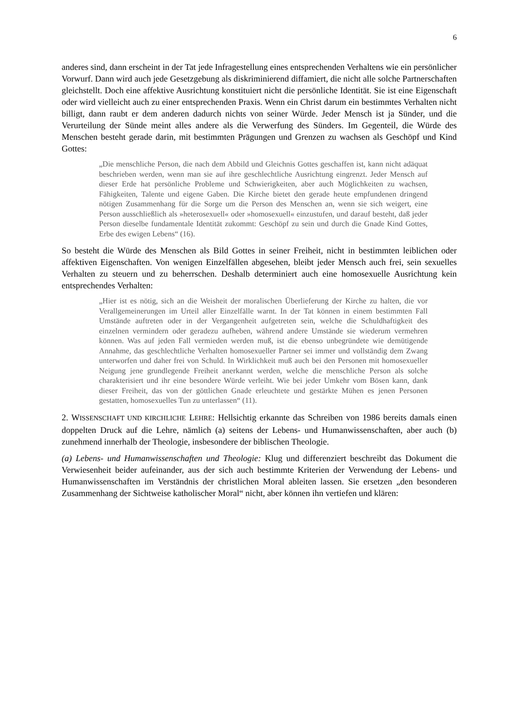6
anderes sind, dann erscheint in der Tat jede Infragestellung eines entsprechenden Verhaltens wie ein persönlicher Vorwurf. Dann wird auch jede Gesetzgebung als diskriminierend diffamiert, die nicht alle solche Partnerschaften gleichstellt. Doch eine affektive Ausrichtung konstituiert nicht die persönliche Identität. Sie ist eine Eigenschaft oder wird vielleicht auch zu einer entsprechenden Praxis. Wenn ein Christ darum ein bestimmtes Verhalten nicht billigt, dann raubt er dem anderen dadurch nichts von seiner Würde. Jeder Mensch ist ja Sünder, und die Verurteilung der Sünde meint alles andere als die Verwerfung des Sünders. Im Gegenteil, die Würde des Menschen besteht gerade darin, mit bestimmten Prägungen und Grenzen zu wachsen als Geschöpf und Kind Gottes:
„Die menschliche Person, die nach dem Abbild und Gleichnis Gottes geschaffen ist, kann nicht adäquat beschrieben werden, wenn man sie auf ihre geschlechtliche Ausrichtung eingrenzt. Jeder Mensch auf dieser Erde hat persönliche Probleme und Schwierigkeiten, aber auch Möglichkeiten zu wachsen, Fähigkeiten, Talente und eigene Gaben. Die Kirche bietet den gerade heute empfundenen dringend nötigen Zusammenhang für die Sorge um die Person des Menschen an, wenn sie sich weigert, eine Person ausschließlich als »heterosexuell« oder »homosexuell« einzustufen, und darauf besteht, daß jeder Person dieselbe fundamentale Identität zukommt: Geschöpf zu sein und durch die Gnade Kind Gottes, Erbe des ewigen Lebens“ (16).
So besteht die Würde des Menschen als Bild Gottes in seiner Freiheit, nicht in bestimmten leiblichen oder affektiven Eigenschaften. Von wenigen Einzelfällen abgesehen, bleibt jeder Mensch auch frei, sein sexuelles Verhalten zu steuern und zu beherrschen. Deshalb determiniert auch eine homosexuelle Ausrichtung kein entsprechendes Verhalten:
„Hier ist es nötig, sich an die Weisheit der moralischen Überlieferung der Kirche zu halten, die vor Verallgemeinerungen im Urteil aller Einzelfälle warnt. In der Tat können in einem bestimmten Fall Umstände auftreten oder in der Vergangenheit aufgetreten sein, welche die Schuldhaftigkeit des einzelnen vermindern oder geradezu aufheben, während andere Umstände sie wiederum vermehren können. Was auf jeden Fall vermieden werden muß, ist die ebenso unbegründete wie demütigende Annahme, das geschlechtliche Verhalten homosexueller Partner sei immer und vollständig dem Zwang unterworfen und daher frei von Schuld. In Wirklichkeit muß auch bei den Personen mit homosexueller Neigung jene grundlegende Freiheit anerkannt werden, welche die menschliche Person als solche charakterisiert und ihr eine besondere Würde verleiht. Wie bei jeder Umkehr vom Bösen kann, dank dieser Freiheit, das von der göttlichen Gnade erleuchtete und gestärkte Mühen es jenen Personen gestatten, homosexuelles Tun zu unterlassen“ (11).
2. WISSENSCHAFT UND KIRCHLICHE LEHRE: Hellsichtig erkannte das Schreiben von 1986 bereits damals einen doppelten Druck auf die Lehre, nämlich (a) seitens der Lebens- und Humanwissenschaften, aber auch (b) zunehmend innerhalb der Theologie, insbesondere der biblischen Theologie.
(a) Lebens- und Humanwissenschaften und Theologie: Klug und differenziert beschreibt das Dokument die Verwiesenheit beider aufeinander, aus der sich auch bestimmte Kriterien der Verwendung der Lebens- und Humanwissenschaften im Verständnis der christlichen Moral ableiten lassen. Sie ersetzen „den besonderen Zusammenhang der Sichtweise katholischer Moral“ nicht, aber können ihn vertiefen und klären: